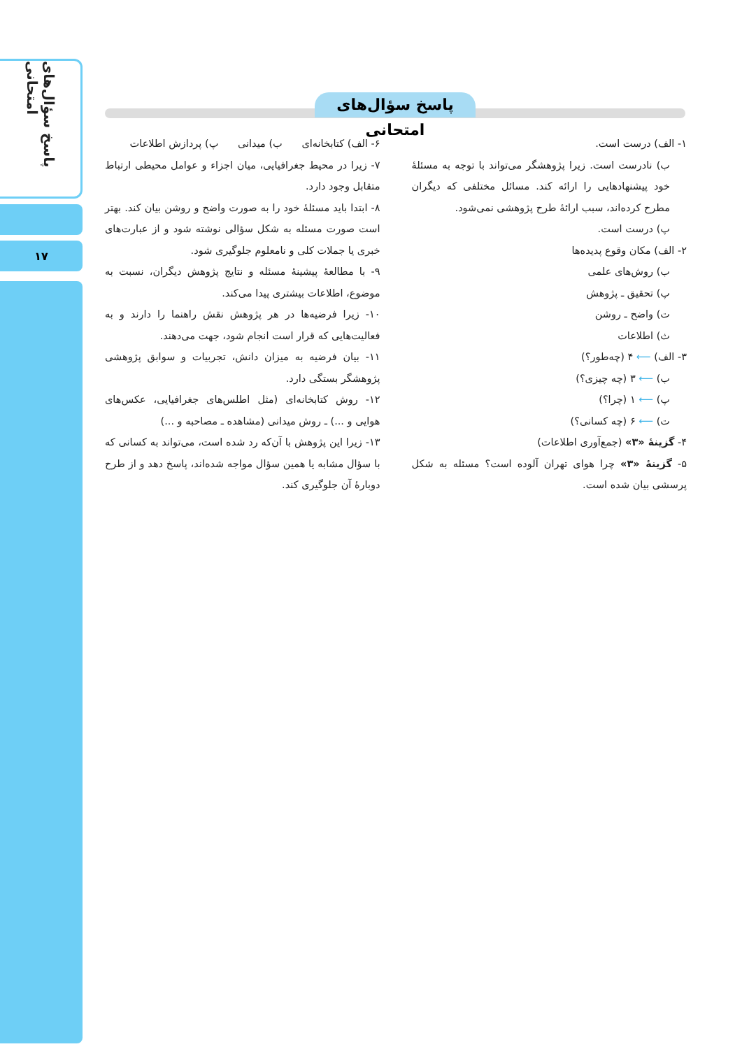پاسخ سؤال‌های امتحانی
۱۷
پاسخ سؤال‌های امتحانی
۱- الف) درست است.
ب) نادرست است. زیرا پژوهشگر می‌تواند با توجه به مسئلهٔ خود پیشنهادهایی را ارائه کند. مسائل مختلفی که دیگران مطرح کرده‌اند، سبب ارائهٔ طرح پژوهشی نمی‌شود.
پ) درست است.
۲- الف) مکان وقوع پدیده‌ها
ب) روش‌های علمی
پ) تحقیق ـ پژوهش
ت) واضح ـ روشن
ث) اطلاعات
۳- الف) ⟵ ۴ (چه‌طور؟)
ب) ⟵ ۳ (چه چیزی؟)
پ) ⟵ ۱ (چرا؟)
ت) ⟵ ۶ (چه کسانی؟)
۴- گزینهٔ «۳» (جمع‌آوری اطلاعات)
۵- گزینهٔ «۳» چرا هوای تهران آلوده است؟ مسئله به شکل پرسشی بیان شده است.
۶- الف) کتابخانه‌ای ب) میدانی پ) پردازش اطلاعات
۷- زیرا در محیط جغرافیایی، میان اجزاء و عوامل محیطی ارتباط متقابل وجود دارد.
۸- ابتدا باید مسئلهٔ خود را به صورت واضح و روشن بیان کند. بهتر است صورت مسئله به شکل سؤالی نوشته شود و از عبارت‌های خبری یا جملات کلی و نامعلوم جلوگیری شود.
۹- با مطالعهٔ پیشینهٔ مسئله و نتایج پژوهش دیگران، نسبت به موضوع، اطلاعات بیشتری پیدا می‌کند.
۱۰- زیرا فرضیه‌ها در هر پژوهش نقش راهنما را دارند و به فعالیت‌هایی که قرار است انجام شود، جهت می‌دهند.
۱۱- بیان فرضیه به میزان دانش، تجربیات و سوابق پژوهشی پژوهشگر بستگی دارد.
۱۲- روش کتابخانه‌ای (مثل اطلس‌های جغرافیایی، عکس‌های هوایی و ...) ـ روش میدانی (مشاهده ـ مصاحبه و ...)
۱۳- زیرا این پژوهش با آن‌که رد شده است، می‌تواند به کسانی که با سؤال مشابه یا همین سؤال مواجه شده‌اند، پاسخ دهد و از طرح دوبارهٔ آن جلوگیری کند.